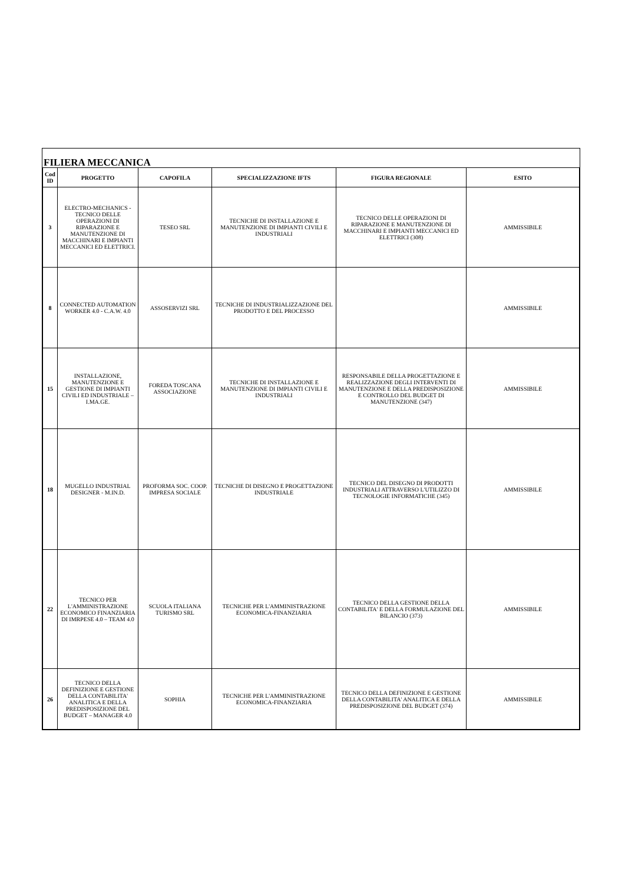FILIERA MECCANICA
| Cod ID | PROGETTO | CAPOFILA | SPECIALIZZAZIONE IFTS | FIGURA REGIONALE | ESITO |
| --- | --- | --- | --- | --- | --- |
| 3 | ELECTRO-MECHANICS - TECNICO DELLE OPERAZIONI DI RIPARAZIONE E MANUTENZIONE DI MACCHINARI E IMPIANTI MECCANICI ED ELETTRICI. | TESEO SRL | TECNICHE DI INSTALLAZIONE E MANUTENZIONE DI IMPIANTI CIVILI E INDUSTRIALI | TECNICO DELLE OPERAZIONI DI RIPARAZIONE E MANUTENZIONE DI MACCHINARI E IMPIANTI MECCANICI ED ELETTRICI (308) | AMMISSIBILE |
| 8 | CONNECTED AUTOMATION WORKER 4.0 - C.A.W. 4.0 | ASSOSERVIZI SRL | TECNICHE DI INDUSTRIALIZZAZIONE DEL PRODOTTO E DEL PROCESSO | | AMMISSIBILE |
| 15 | INSTALLAZIONE, MANUTENZIONE E GESTIONE DI IMPIANTI CIVILI ED INDUSTRIALE – I.MA.GE. | FOREDA TOSCANA ASSOCIAZIONE | TECNICHE DI INSTALLAZIONE E MANUTENZIONE DI IMPIANTI CIVILI E INDUSTRIALI | RESPONSABILE DELLA PROGETTAZIONE E REALIZZAZIONE DEGLI INTERVENTI DI MANUTENZIONE E DELLA PREDISPOSIZIONE E CONTROLLO DEL BUDGET DI MANUTENZIONE (347) | AMMISSIBILE |
| 18 | MUGELLO INDUSTRIAL DESIGNER - M.IN.D. | PROFORMA SOC. COOP. IMPRESA SOCIALE | TECNICHE DI DISEGNO E PROGETTAZIONE INDUSTRIALE | TECNICO DEL DISEGNO DI PRODOTTI INDUSTRIALI ATTRAVERSO L'UTILIZZO DI TECNOLOGIE INFORMATICHE (345) | AMMISSIBILE |
| 22 | TECNICO PER L'AMMINISTRAZIONE ECONOMICO FINANZIARIA DI IMRPESE 4.0 – TEAM 4.0 | SCUOLA ITALIANA TURISMO SRL | TECNICHE PER L'AMMINISTRAZIONE ECONOMICA-FINANZIARIA | TECNICO DELLA GESTIONE DELLA CONTABILITA' E DELLA FORMULAZIONE DEL BILANCIO (373) | AMMISSIBILE |
| 26 | TECNICO DELLA DEFINIZIONE E GESTIONE DELLA CONTABILITA' ANALITICA E DELLA PREDISPOSIZIONE DEL BUDGET – MANAGER 4.0 | SOPHIA | TECNICHE PER L'AMMINISTRAZIONE ECONOMICA-FINANZIARIA | TECNICO DELLA DEFINIZIONE E GESTIONE DELLA CONTABILITA' ANALITICA E DELLA PREDISPOSIZIONE DEL BUDGET (374) | AMMISSIBILE |